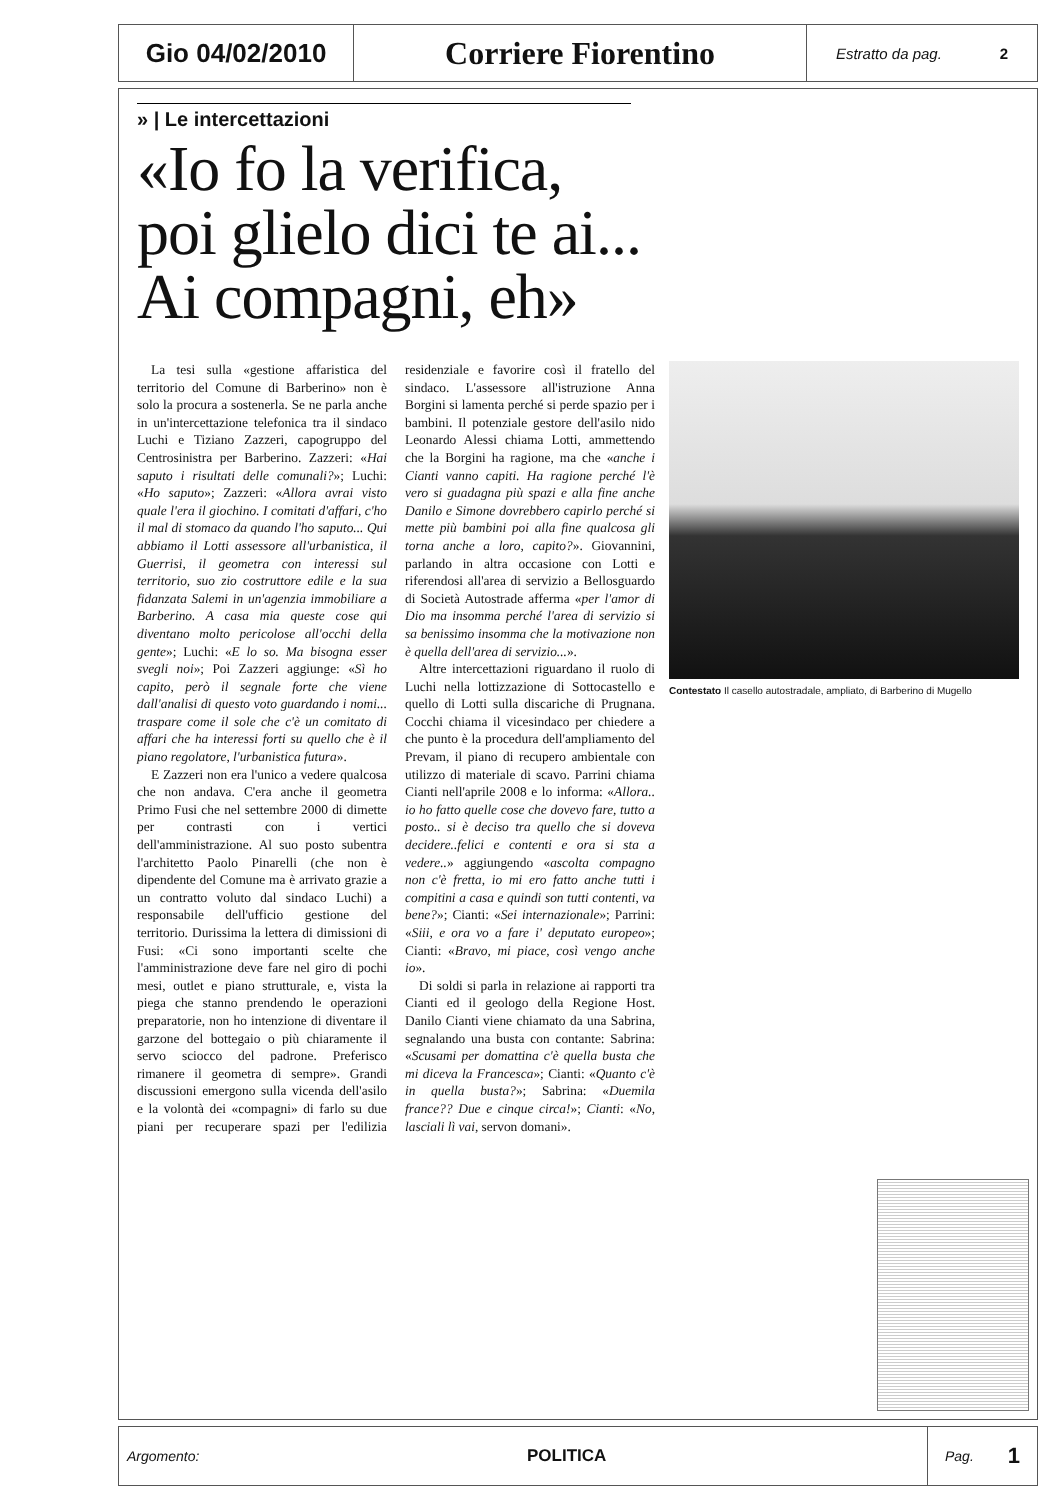Gio 04/02/2010
Corriere Fiorentino
Estratto da pag. 2
» | Le intercettazioni
«Io fo la verifica,
poi glielo dici te ai...
Ai compagni, eh»
La tesi sulla «gestione affaristica del territorio del Comune di Barberino» non è solo la procura a sostenerla. Se ne parla anche in un'intercettazione telefonica tra il sindaco Luchi e Tiziano Zazzeri, capogruppo del Centrosinistra per Barberino. Zazzeri: «Hai saputo i risultati delle comunali?»; Luchi: «Ho saputo»; Zazzeri: «Allora avrai visto quale l'era il giochino. I comitati d'affari, c'ho il mal di stomaco da quando l'ho saputo... Qui abbiamo il Lotti assessore all'urbanistica, il Guerrisi, il geometra con interessi sul territorio, suo zio costruttore edile e la sua fidanzata Salemi in un'agenzia immobiliare a Barberino. A casa mia queste cose qui diventano molto pericolose all'occhi della gente»; Luchi: «E lo so. Ma bisogna esser svegli noi»; Poi Zazzeri aggiunge: «Sì ho capito, però il segnale forte che viene dall'analisi di questo voto guardando i nomi... traspare come il sole che c'è un comitato di affari che ha interessi forti su quello che è il piano regolatore, l'urbanistica futura».
E Zazzeri non era l'unico a vedere qualcosa che non andava. C'era anche il geometra Primo Fusi che nel settembre 2000 di dimette per contrasti con i vertici dell'amministrazione. Al suo posto subentra l'architetto Paolo Pinarelli (che non è dipendente del Comune ma è arrivato grazie a un contratto voluto dal sindaco Luchi) a responsabile dell'ufficio gestione del territorio. Durissima la lettera di dimissioni di Fusi: «Ci sono importanti scelte che l'amministrazione deve fare nel giro di pochi mesi, outlet e piano strutturale, e, vista la piega che stanno prendendo le operazioni preparatorie, non ho intenzione di diventare il garzone del bottegaio o più chiaramente il servo sciocco del padrone. Preferisco rimanere il geometra di sempre». Grandi discussioni emergono sulla vicenda dell'asilo e la volontà dei «compagni» di farlo su due piani per recuperare spazi per l'edilizia residenziale e favorire così il fratello del sindaco. L'assessore all'istruzione Anna Borgini si lamenta perché si perde spazio per i bambini. Il potenziale gestore dell'asilo nido Leonardo Alessi chiama Lotti, ammettendo che la Borgini ha ragione, ma che «anche i Cianti vanno capiti. Ha ragione perché l'è vero si guadagna più spazi e alla fine anche Danilo e Simone dovrebbero capirlo perché si mette più bambini poi alla fine qualcosa gli torna anche a loro, capito?». Giovannini, parlando in altra occasione con Lotti e riferendosi all'area di servizio a Bellosguardo di Società Autostrade afferma «per l'amor di Dio ma insomma perché l'area di servizio si sa benissimo insomma che la motivazione non è quella dell'area di servizio...».
Altre intercettazioni riguardano il ruolo di Luchi nella lottizzazione di Sottocastello e quello di Lotti sulla discariche di Prugnana. Cocchi chiama il vicesindaco per chiedere a che punto è la procedura dell'ampliamento del Prevam, il piano di recupero ambientale con utilizzo di materiale di scavo. Parrini chiama Cianti nell'aprile 2008 e lo informa: «Allora.. io ho fatto quelle cose che dovevo fare, tutto a posto.. si è deciso tra quello che si doveva decidere..felici e contenti e ora si sta a vedere..» aggiungendo «ascolta compagno non c'è fretta, io mi ero fatto anche tutti i compitini a casa e quindi son tutti contenti, va bene?»; Cianti: «Sei internazionale»; Parrini: «Siii, e ora vo a fare i' deputato europeo»; Cianti: «Bravo, mi piace, così vengo anche io».
Di soldi si parla in relazione ai rapporti tra Cianti ed il geologo della Regione Host. Danilo Cianti viene chiamato da una Sabrina, segnalando una busta con contante: Sabrina: «Scusami per domattina c'è quella busta che mi diceva la Francesca»; Cianti: «Quanto c'è in quella busta?»; Sabrina: «Duemila france?? Due e cinque circa!»; Cianti: «No, lasciali lì vai, servon domani».
Contestato Il casello autostradale, ampliato, di Barberino di Mugello
Argomento: POLITICA Pag. 1